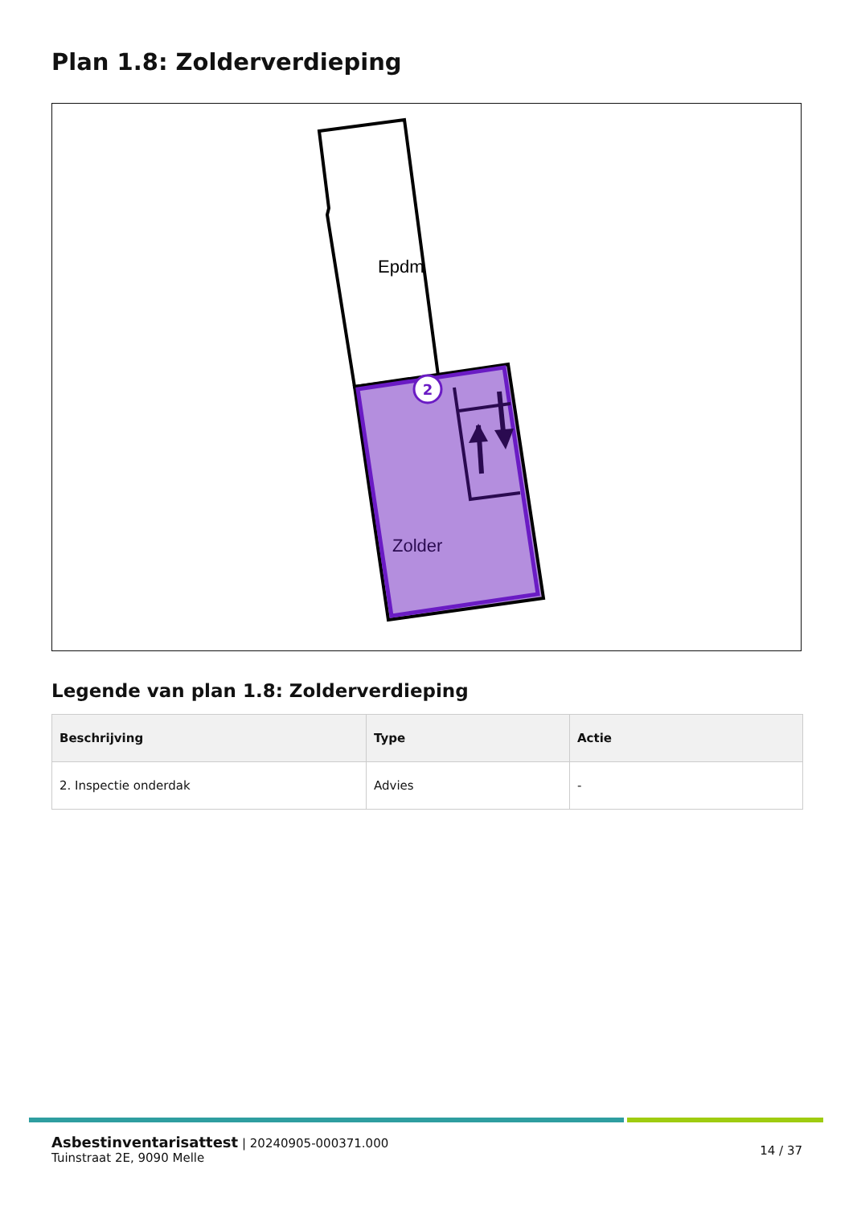Plan 1.8: Zolderverdieping
2
Epdm
Zolder
Legende van plan 1.8: Zolderverdieping
| Beschrijving | Type | Actie |
| --- | --- | --- |
| 2. Inspectie onderdak | Advies | - |
Asbestinventarisattest | 20240905-000371.000
Tuinstraat 2E, 9090 Melle
14 / 37